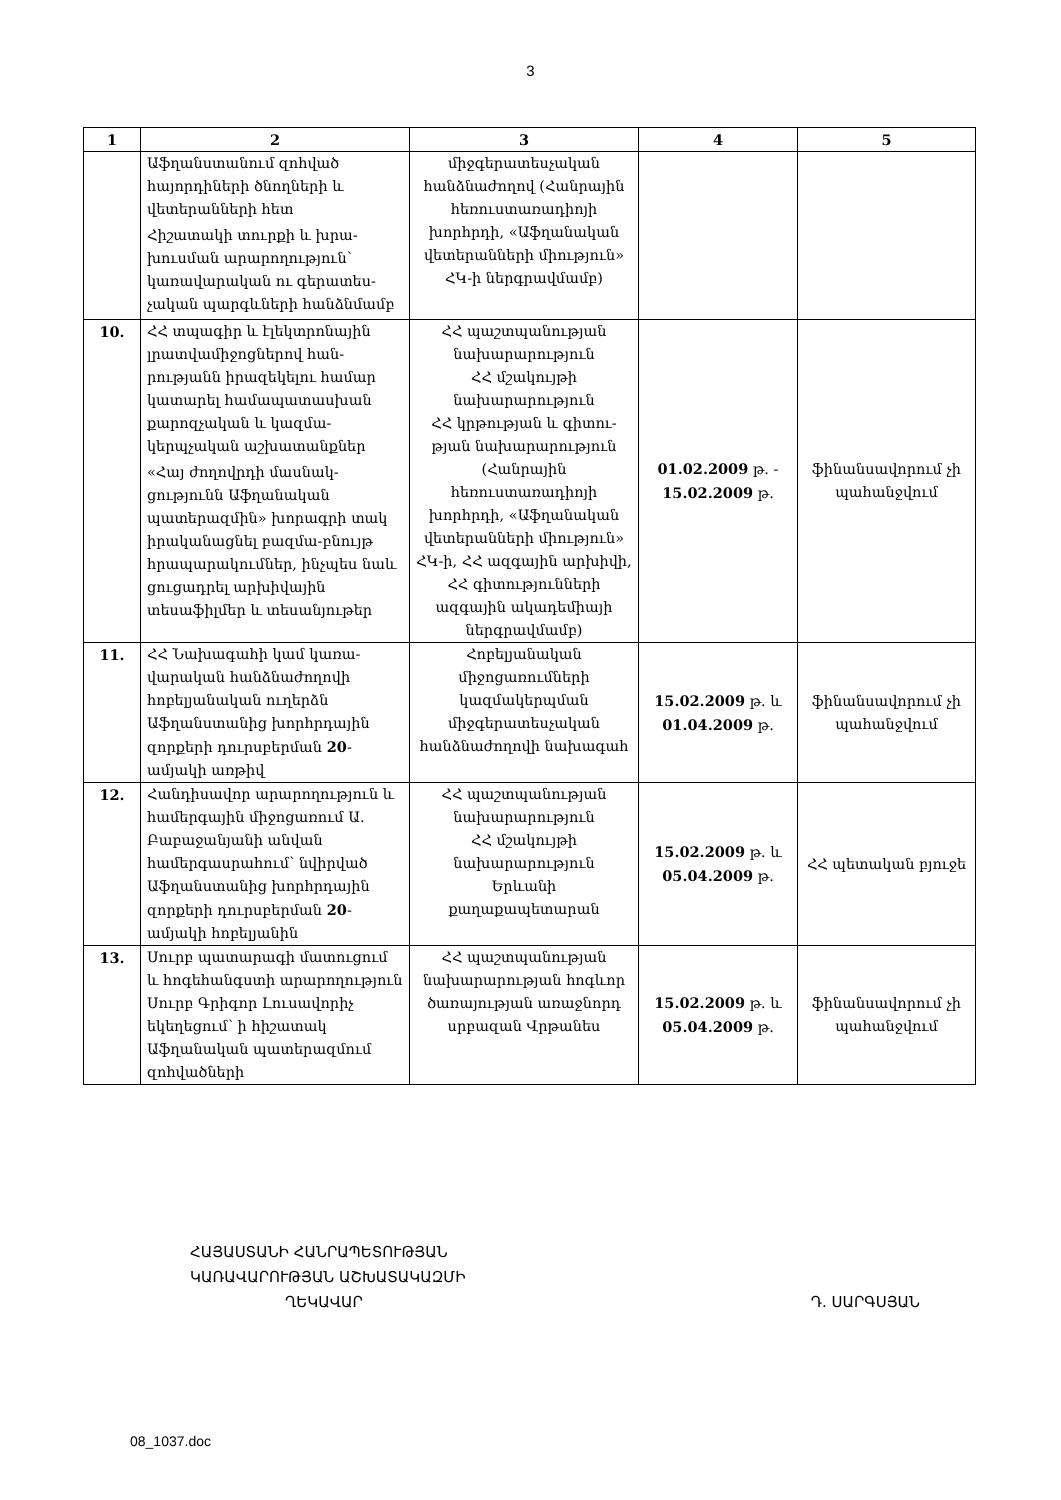3
| 1 | 2 | 3 | 4 | 5 |
| --- | --- | --- | --- | --- |
| | Աֆղանստանում զոհված հայորդիների ծնողների և վետերանների հետ Հիշատակի տուրքի և խրա-խուսման արարողություն՝ կառավարական ու գերատես-չական պարգևների հանձնմամբ | միջգերատեսչական հանձնաժողով (Հանրային հեռուստառադիոյի խորհրդի, «Աֆղանական վետերանների միություն» ՀԿ-ի ներգրավմամբ) | | |
| 10. | ՀՀ տպագիր և էլեկտրոնային լրատվամիջոցներով հան-րությանն իրազեկելու համար կատարել համապատասխան քարոզչական և կազմա-կերպչական աշխատանքներ «Հայ ժողովրդի մասնակ-ցությունն Աֆղանական պատերազմին» խորագրի տակ իրականացնել բազմա-բնույթ հրապարակումներ, ինչպես նաև ցուցադրել արխիվային տեսաֆիլմեր և տեսանյութեր | ՀՀ պաշտպանության նախարարություն ՀՀ մշակույթի նախարարություն ՀՀ կրթության և գիտու-թյան նախարարություն (Հանրային հեռուստառադիոյի խորհրդի, «Աֆղանական վետերանների միություն» ՀԿ-ի, ՀՀ ազգային արխիվի, ՀՀ գիտությունների ազգային ակադեմիայի ներգրավմամբ) | 01.02.2009 թ. - 15.02.2009 թ. | ֆինանսավորում չի պահանջվում |
| 11. | ՀՀ Նախագահի կամ կառա-վարական հանձնաժողովի հոբելյանական ուղերձն Աֆղանստանից խորհրդային զորքերի դուրսբերման 20 -ամյակի առթիվ | Հոբելյանական միջոցառումների կազմակերպման միջգերատեսչական հանձնաժողովի նախագահ | 15.02.2009 թ. և 01.04.2009 թ. | ֆինանսավորում չի պահանջվում |
| 12. | Հանդիսավոր արարողություն և համերգային միջոցառում Ա. Բաբաջանյանի անվան համերգասրահում՝ նվիրված Աֆղանստանից խորհրդային զորքերի դուրսբերման 20 -ամյակի հոբելյանին | ՀՀ պաշտպանության նախարարություն ՀՀ մշակույթի նախարարություն Երևանի քաղաքապետարան | 15.02.2009 թ. և 05.04.2009 թ. | ՀՀ պետական բյուջե |
| 13. | Սուրբ պատարագի մատուցում և հոգեհանգստի արարողություն Սուրբ Գրիգոր Լուսավորիչ եկեղեցում՝ ի հիշատակ Աֆղանական պատերազմում զոհվածների | ՀՀ պաշտպանության նախարարության հոգևոր ծառայության առաջնորդ սրբազան Վրթանես | 15.02.2009 թ. և 05.04.2009 թ. | ֆինանսավորում չի պահանջվում |
ՀԱՅԱՍՏԱՆԻ ՀԱՆՐԱՊԵՏՈՒԹՅԱՆ
ԿԱՌԱՎԱՐՈՒԹՅԱՆ ԱՇԽԱՏԱԿԱԶՄԻ
ՂԵԿԱՎԱՐ Դ. ՍԱՐԳՍՅԱՆ
08_1037.doc